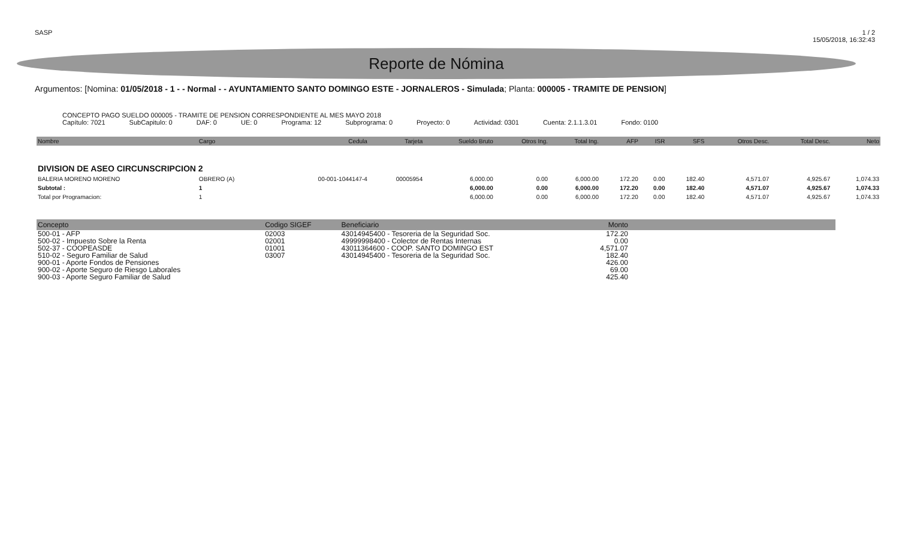SASP 1 / 2
15/05/2018, 16:32:43
Reporte de Nómina
Argumentos: [Nomina: 01/05/2018 - 1 - - Normal - - AYUNTAMIENTO SANTO DOMINGO ESTE - JORNALEROS - Simulada; Planta: 000005 - TRAMITE DE PENSION]
CONCEPTO PAGO SUELDO 000005 - TRAMITE DE PENSION CORRESPONDIENTE AL MES MAYO 2018
Capítulo: 7021 SubCapitulo: 0 DAF: 0 UE: 0 Programa: 12 Subprograma: 0 Proyecto: 0 Actividad: 0301 Cuenta: 2.1.1.3.01 Fondo: 0100
| Nombre | Cargo | Cedula | Tarjeta | Sueldo Bruto | Otros Ing. | Total Ing. | AFP | ISR | SFS | Otros Desc. | Total Desc. | Neto |
| --- | --- | --- | --- | --- | --- | --- | --- | --- | --- | --- | --- | --- |
| DIVISION DE ASEO CIRCUNSCRIPCION 2 | | | | | | | | | | | | |
| BALERIA MORENO MORENO | OBRERO (A) | 00-001-1044147-4 | 00005954 | 6,000.00 | 0.00 | 6,000.00 | 172.20 | 0.00 | 182.40 | 4,571.07 | 4,925.67 | 1,074.33 |
| Subtotal : | 1 | | | 6,000.00 | 0.00 | 6,000.00 | 172.20 | 0.00 | 182.40 | 4,571.07 | 4,925.67 | 1,074.33 |
| Total por Programacion: | 1 | | | 6,000.00 | 0.00 | 6,000.00 | 172.20 | 0.00 | 182.40 | 4,571.07 | 4,925.67 | 1,074.33 |
| Concepto | Codigo SIGEF | Beneficiario | Monto | |
| --- | --- | --- | --- | --- |
| 500-01 - AFP | 02003 | 43014945400 - Tesoreria de la Seguridad Soc. | 172.20 | |
| 500-02 - Impuesto Sobre la Renta | 02001 | 49999998400 - Colector de Rentas Internas | 0.00 | |
| 502-37 - COOPEASDE | 01001 | 43011364600 - COOP. SANTO DOMINGO EST | 4,571.07 | |
| 510-02 - Seguro Familiar de Salud | 03007 | 43014945400 - Tesoreria de la Seguridad Soc. | 182.40 | |
| 900-01 - Aporte Fondos de Pensiones | | | 426.00 | |
| 900-02 - Aporte Seguro de Riesgo Laborales | | | 69.00 | |
| 900-03 - Aporte Seguro Familiar de Salud | | | 425.40 | |